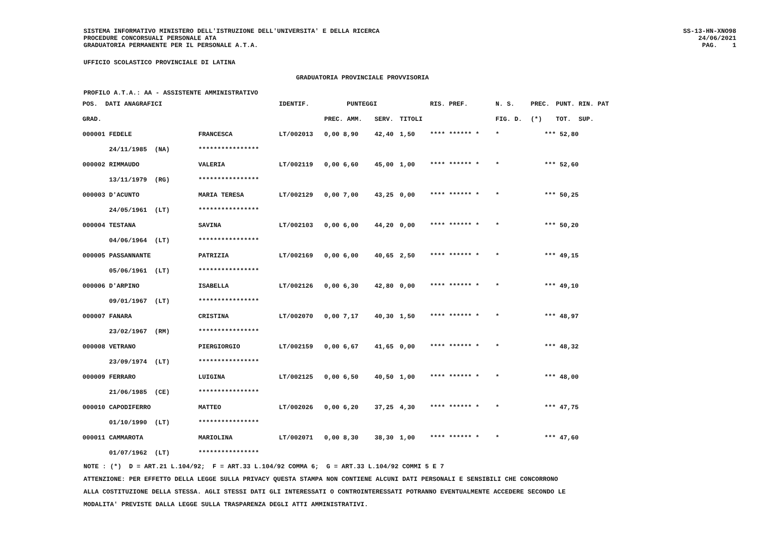SISTEMA INFORMATIVO MINISTERO DELL'ISTRUZIONE DELL'UNIVERSITA' E DELLA RICERCA PROCEDURE CONCORSUALI PERSONALE ATA GRADUATORIA PERMANENTE PER IL PERSONALE A.T.A.
SS-13-HN-XNO98 24/06/2021 PAG. 1
UFFICIO SCOLASTICO PROVINCIALE DI LATINA
GRADUATORIA PROVINCIALE PROVVISORIA
PROFILO A.T.A.: AA - ASSISTENTE AMMINISTRATIVO
| POS. DATI ANAGRAFICI | | IDENTIF. | PUNTEGGI | | | | RIS. PREF. | N. S. | PREC. | PUNT. RIN. PAT |
| --- | --- | --- | --- | --- | --- | --- | --- | --- | --- | --- |
| GRAD. | | | PREC. AMM. | | SERV. | TITOLI | | FIG. D. | (*) | TOT. SUP. |
| 000001 FEDELE | FRANCESCA | LT/002013 | 0,00 8,90 | | 42,40 | 1,50 | **** ****** * | * | *** | 52,80 |
| 24/11/1985 (NA) | **************** | | | | | | | | | |
| 000002 RIMMAUDO | VALERIA | LT/002119 | 0,00 6,60 | | 45,00 | 1,00 | **** ****** * | * | *** | 52,60 |
| 13/11/1979 (RG) | **************** | | | | | | | | | |
| 000003 D'ACUNTO | MARIA TERESA | LT/002129 | 0,00 7,00 | | 43,25 | 0,00 | **** ****** * | * | *** | 50,25 |
| 24/05/1961 (LT) | **************** | | | | | | | | | |
| 000004 TESTANA | SAVINA | LT/002103 | 0,00 6,00 | | 44,20 | 0,00 | **** ****** * | * | *** | 50,20 |
| 04/06/1964 (LT) | **************** | | | | | | | | | |
| 000005 PASSANNANTE | PATRIZIA | LT/002169 | 0,00 6,00 | | 40,65 | 2,50 | **** ****** * | * | *** | 49,15 |
| 05/06/1961 (LT) | **************** | | | | | | | | | |
| 000006 D'ARPINO | ISABELLA | LT/002126 | 0,00 6,30 | | 42,80 | 0,00 | **** ****** * | * | *** | 49,10 |
| 09/01/1967 (LT) | **************** | | | | | | | | | |
| 000007 FANARA | CRISTINA | LT/002070 | 0,00 7,17 | | 40,30 | 1,50 | **** ****** * | * | *** | 48,97 |
| 23/02/1967 (RM) | **************** | | | | | | | | | |
| 000008 VETRANO | PIERGIORGIO | LT/002159 | 0,00 6,67 | | 41,65 | 0,00 | **** ****** * | * | *** | 48,32 |
| 23/09/1974 (LT) | **************** | | | | | | | | | |
| 000009 FERRARO | LUIGINA | LT/002125 | 0,00 6,50 | | 40,50 | 1,00 | **** ****** * | * | *** | 48,00 |
| 21/06/1985 (CE) | **************** | | | | | | | | | |
| 000010 CAPODIFERRO | MATTEO | LT/002026 | 0,00 6,20 | | 37,25 | 4,30 | **** ****** * | * | *** | 47,75 |
| 01/10/1990 (LT) | **************** | | | | | | | | | |
| 000011 CAMMAROTA | MARIOLINA | LT/002071 | 0,00 8,30 | | 38,30 | 1,00 | **** ****** * | * | *** | 47,60 |
| 01/07/1962 (LT) | **************** | | | | | | | | | |
NOTE : (*) D = ART.21 L.104/92; F = ART.33 L.104/92 COMMA 6; G = ART.33 L.104/92 COMMI 5 E 7 ATTENZIONE: PER EFFETTO DELLA LEGGE SULLA PRIVACY QUESTA STAMPA NON CONTIENE ALCUNI DATI PERSONALI E SENSIBILI CHE CONCORRONO ALLA COSTITUZIONE DELLA STESSA. AGLI STESSI DATI GLI INTERESSATI O CONTROINTERESSATI POTRANNO EVENTUALMENTE ACCEDERE SECONDO LE MODALITA' PREVISTE DALLA LEGGE SULLA TRASPARENZA DEGLI ATTI AMMINISTRATIVI.